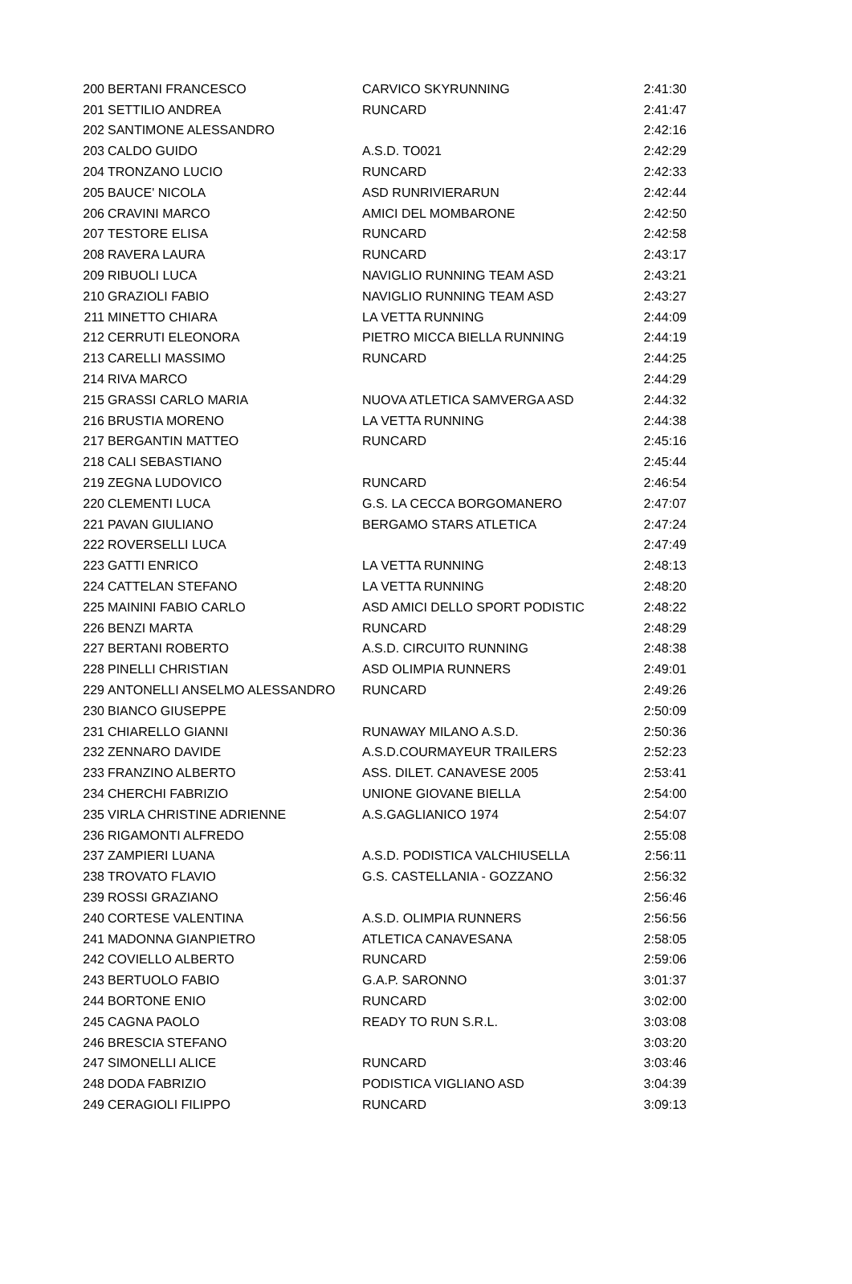| 200 | BERTANI FRANCESCO | CARVICO SKYRUNNING | 2:41:30 |
| 201 | SETTILIO ANDREA | RUNCARD | 2:41:47 |
| 202 | SANTIMONE ALESSANDRO | | 2:42:16 |
| 203 | CALDO GUIDO | A.S.D. TO021 | 2:42:29 |
| 204 | TRONZANO LUCIO | RUNCARD | 2:42:33 |
| 205 | BAUCE' NICOLA | ASD RUNRIVIERARUN | 2:42:44 |
| 206 | CRAVINI MARCO | AMICI DEL MOMBARONE | 2:42:50 |
| 207 | TESTORE ELISA | RUNCARD | 2:42:58 |
| 208 | RAVERA LAURA | RUNCARD | 2:43:17 |
| 209 | RIBUOLI LUCA | NAVIGLIO RUNNING TEAM ASD | 2:43:21 |
| 210 | GRAZIOLI FABIO | NAVIGLIO RUNNING TEAM ASD | 2:43:27 |
| 211 | MINETTO CHIARA | LA VETTA RUNNING | 2:44:09 |
| 212 | CERRUTI ELEONORA | PIETRO MICCA BIELLA RUNNING | 2:44:19 |
| 213 | CARELLI MASSIMO | RUNCARD | 2:44:25 |
| 214 | RIVA MARCO | | 2:44:29 |
| 215 | GRASSI CARLO MARIA | NUOVA ATLETICA SAMVERGA ASD | 2:44:32 |
| 216 | BRUSTIA MORENO | LA VETTA RUNNING | 2:44:38 |
| 217 | BERGANTIN MATTEO | RUNCARD | 2:45:16 |
| 218 | CALI SEBASTIANO | | 2:45:44 |
| 219 | ZEGNA LUDOVICO | RUNCARD | 2:46:54 |
| 220 | CLEMENTI LUCA | G.S. LA CECCA BORGOMANERO | 2:47:07 |
| 221 | PAVAN GIULIANO | BERGAMO STARS ATLETICA | 2:47:24 |
| 222 | ROVERSELLI LUCA | | 2:47:49 |
| 223 | GATTI ENRICO | LA VETTA RUNNING | 2:48:13 |
| 224 | CATTELAN STEFANO | LA VETTA RUNNING | 2:48:20 |
| 225 | MAININI FABIO CARLO | ASD AMICI DELLO SPORT PODISTIC | 2:48:22 |
| 226 | BENZI MARTA | RUNCARD | 2:48:29 |
| 227 | BERTANI ROBERTO | A.S.D. CIRCUITO RUNNING | 2:48:38 |
| 228 | PINELLI CHRISTIAN | ASD OLIMPIA RUNNERS | 2:49:01 |
| 229 | ANTONELLI ANSELMO ALESSANDRO | RUNCARD | 2:49:26 |
| 230 | BIANCO GIUSEPPE | | 2:50:09 |
| 231 | CHIARELLO GIANNI | RUNAWAY MILANO A.S.D. | 2:50:36 |
| 232 | ZENNARO DAVIDE | A.S.D.COURMAYEUR TRAILERS | 2:52:23 |
| 233 | FRANZINO ALBERTO | ASS. DILET. CANAVESE 2005 | 2:53:41 |
| 234 | CHERCHI FABRIZIO | UNIONE GIOVANE BIELLA | 2:54:00 |
| 235 | VIRLA CHRISTINE ADRIENNE | A.S.GAGLIANICO 1974 | 2:54:07 |
| 236 | RIGAMONTI ALFREDO | | 2:55:08 |
| 237 | ZAMPIERI LUANA | A.S.D. PODISTICA VALCHIUSELLA | 2:56:11 |
| 238 | TROVATO FLAVIO | G.S. CASTELLANIA - GOZZANO | 2:56:32 |
| 239 | ROSSI GRAZIANO | | 2:56:46 |
| 240 | CORTESE VALENTINA | A.S.D. OLIMPIA RUNNERS | 2:56:56 |
| 241 | MADONNA GIANPIETRO | ATLETICA CANAVESANA | 2:58:05 |
| 242 | COVIELLO ALBERTO | RUNCARD | 2:59:06 |
| 243 | BERTUOLO FABIO | G.A.P. SARONNO | 3:01:37 |
| 244 | BORTONE ENIO | RUNCARD | 3:02:00 |
| 245 | CAGNA PAOLO | READY TO RUN S.R.L. | 3:03:08 |
| 246 | BRESCIA STEFANO | | 3:03:20 |
| 247 | SIMONELLI ALICE | RUNCARD | 3:03:46 |
| 248 | DODA FABRIZIO | PODISTICA VIGLIANO ASD | 3:04:39 |
| 249 | CERAGIOLI FILIPPO | RUNCARD | 3:09:13 |